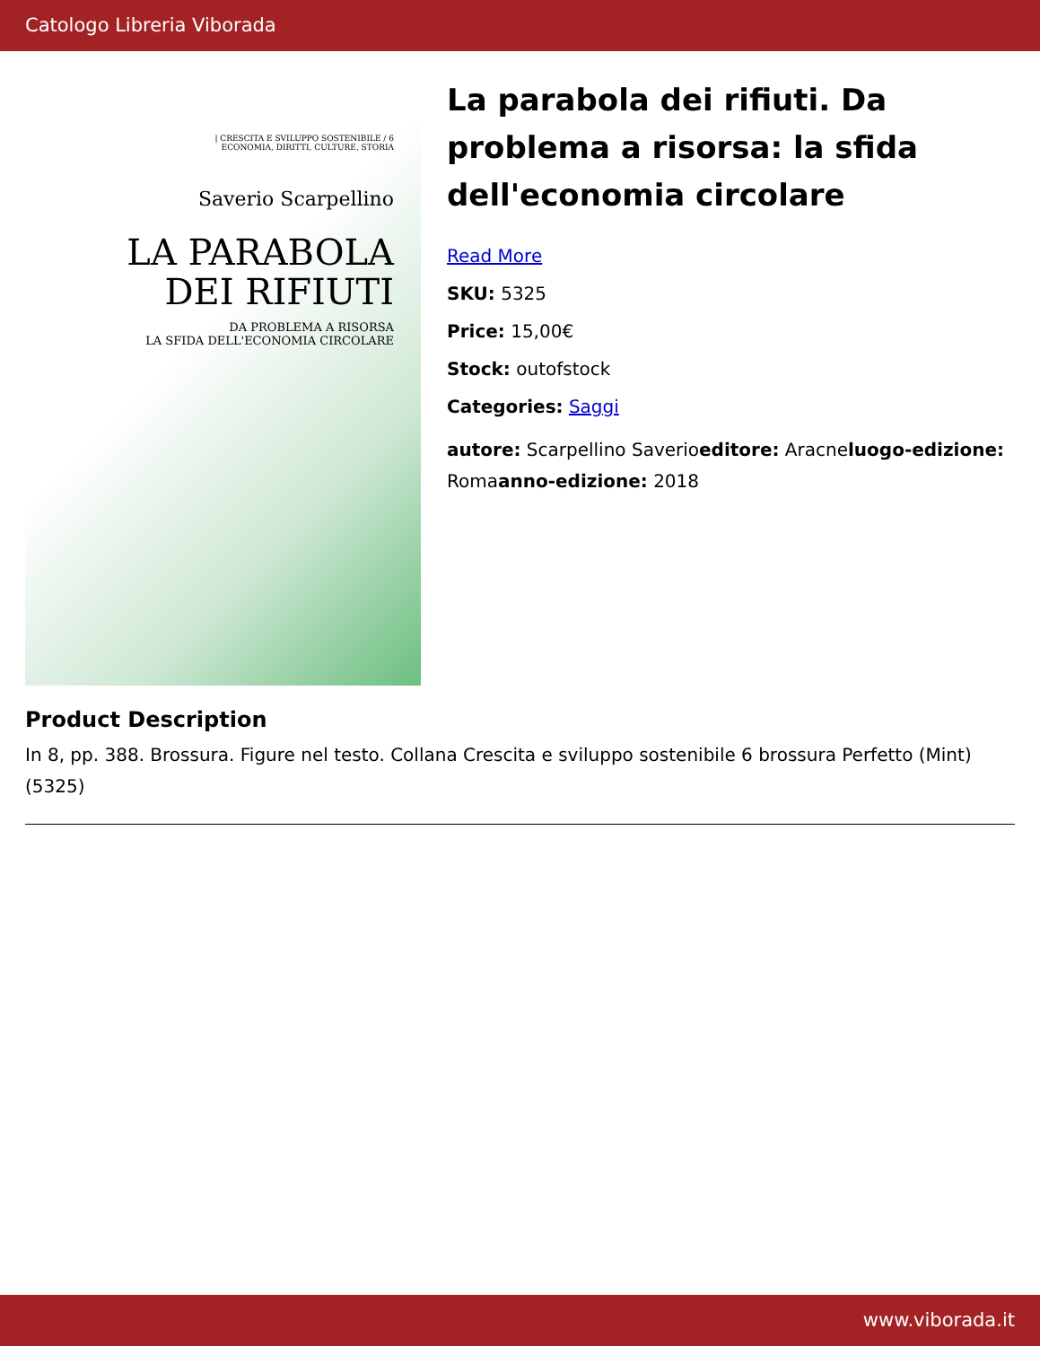Catologo Libreria Viborada
| CRESCITA E SVILUPPO SOSTENIBILE / 6
ECONOMIA, DIRITTI, CULTURE, STORIA
Saverio Scarpellino
LA PARABOLA
DEI RIFIUTI
DA PROBLEMA A RISORSA
LA SFIDA DELL'ECONOMIA CIRCOLARE
La parabola dei rifiuti. Da problema a risorsa: la sfida dell'economia circolare
Read More
SKU: 5325
Price: 15,00€
Stock: outofstock
Categories: Saggi
autore: Scarpellino Saverioeditore: Aracneluogo-edizione: Romaanno-edizione: 2018
Product Description
In 8, pp. 388. Brossura. Figure nel testo. Collana Crescita e sviluppo sostenibile 6 brossura Perfetto (Mint) (5325)
www.viborada.it